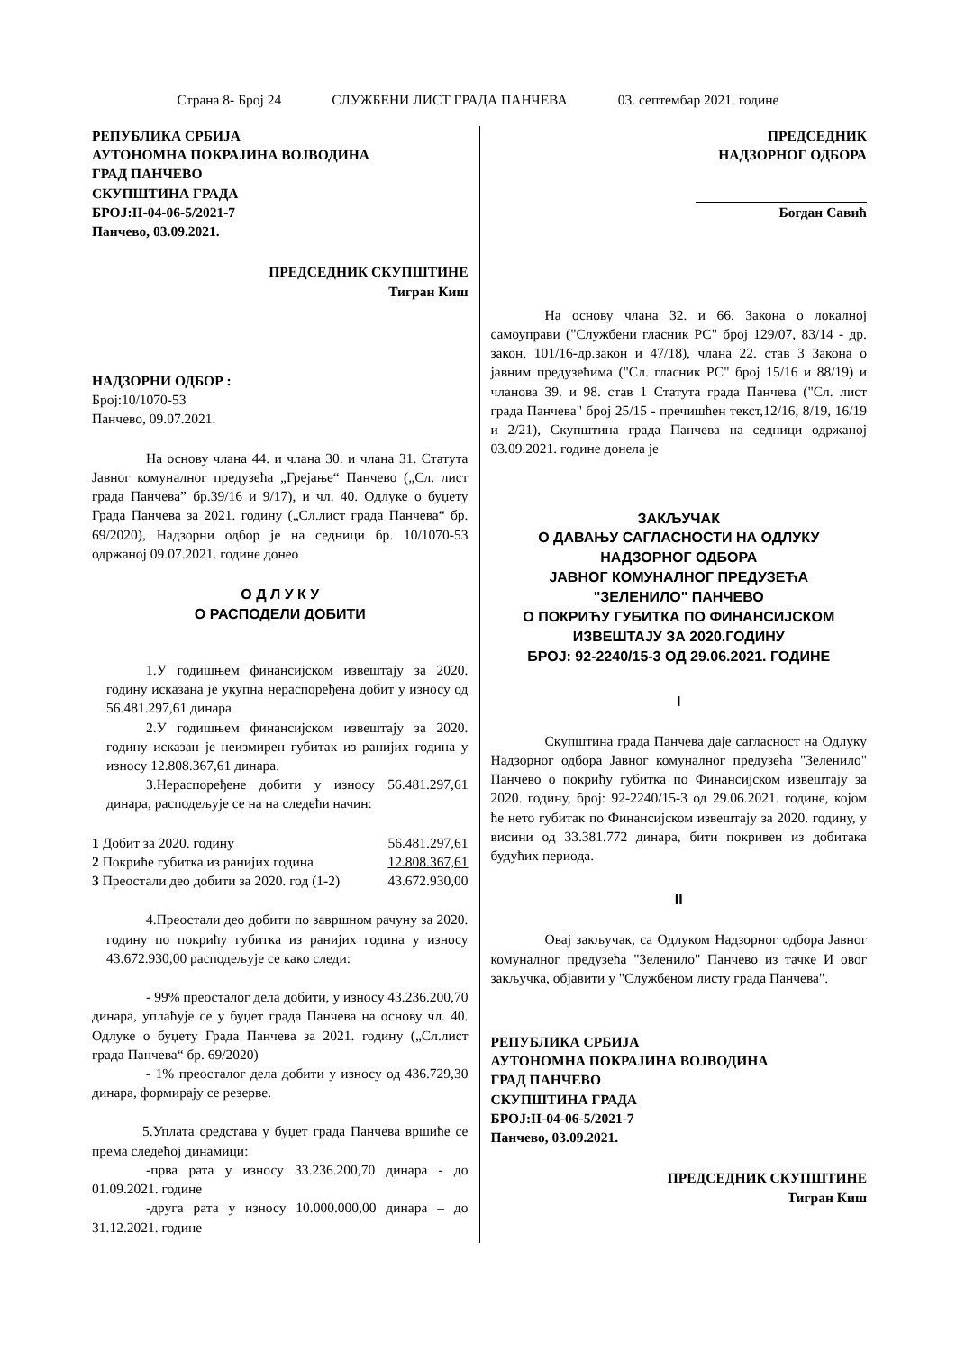Страна 8- Број 24 СЛУЖБЕНИ ЛИСТ ГРАДА ПАНЧЕВА 03. септембар 2021. године
РЕПУБЛИКА СРБИЈА
АУТОНОМНА ПОКРАЈИНА ВОЈВОДИНА
ГРАД ПАНЧЕВО
СКУПШТИНА ГРАДА
БРОЈ:II-04-06-5/2021-7
Панчево, 03.09.2021.
ПРЕДСЕДНИК СКУПШТИНЕ
Тигран Киш
НАДЗОРНИ ОДБОР :
Број:10/1070-53
Панчево, 09.07.2021.
На основу члана 44. и члана 30. и члана 31. Статута Јавног комуналног предузећа „Грејање“ Панчево („Сл. лист града Панчева” бр.39/16 и 9/17), и чл. 40. Одлуке о буџету Града Панчева за 2021. годину („Сл.лист града Панчева“ бр. 69/2020), Надзорни одбор је на седници бр. 10/1070-53 одржаној 09.07.2021. године донео
О Д Л У К У
О РАСПОДЕЛИ ДОБИТИ
1.У годишњем финансијском извештају за 2020. годину исказана је укупна нераспоређена добит у износу од 56.481.297,61 динара
2.У годишњем финансијском извештају за 2020. годину исказан је неизмирен губитак из ранијих година у износу 12.808.367,61 динара.
3.Нераспоређене добити у износу 56.481.297,61 динара, расподељује се на на следећи начин:
| 1 Добит за 2020. годину | 56.481.297,61 |
| 2 Покриће губитка из ранијих година | 12.808.367,61 |
| 3 Преостали део добити за 2020. год (1-2) | 43.672.930,00 |
4.Преостали део добити по завршном рачуну за 2020. годину по покрићу губитка из ранијих година у износу 43.672.930,00 расподељује се како следи:
- 99% преосталог дела добити, у износу 43.236.200,70 динара, уплаћује се у буџет града Панчева на основу чл. 40. Одлуке о буџету Града Панчева за 2021. годину („Сл.лист града Панчева“ бр. 69/2020)
- 1% преосталог дела добити у износу од 436.729,30 динара, формирају се резерве.
5.Уплата средстава у буџет града Панчева вршиће се према следећој динамици:
-прва рата у износу 33.236.200,70 динара - до 01.09.2021. године
-друга рата у износу 10.000.000,00 динара – до 31.12.2021. године
ПРЕДСЕДНИК
НАДЗОРНОГ ОДБОРА
Богдан Савић
На основу члана 32. и 66. Закона о локалној самоуправи ("Службени гласник РС" број 129/07, 83/14 - др. закон, 101/16-др.закон и 47/18), члана 22. став 3 Закона о јавним предузећима ("Сл. гласник РС" број 15/16 и 88/19) и чланова 39. и 98. став 1 Статута града Панчева ("Сл. лист града Панчева" број 25/15 - пречишћен текст,12/16, 8/19, 16/19 и 2/21), Скупштина града Панчева на седници одржаној 03.09.2021. године донела је
ЗАКЉУЧАК
О ДАВАЊУ САГЛАСНОСТИ НА ОДЛУКУ
НАДЗОРНОГ ОДБОРА
ЈАВНОГ КОМУНАЛНОГ ПРЕДУЗЕЋА
"ЗЕЛЕНИЛО" ПАНЧЕВО
О ПОКРИЋУ ГУБИТКА ПО ФИНАНСИЈСКОМ
ИЗВЕШТАЈУ ЗА 2020.ГОДИНУ
БРОЈ: 92-2240/15-3 ОД 29.06.2021. ГОДИНЕ
I
Скупштина града Панчева даје сагласност на Одлуку Надзорног одбора Јавног комуналног предузећа "Зеленило" Панчево о покрићу губитка по Финансијском извештају за 2020. годину, број: 92-2240/15-3 од 29.06.2021. године, којом ће нето губитак по Финансијском извештају за 2020. годину, у висини од 33.381.772 динара, бити покривен из добитака будућих периода.
II
Овај закључак, са Одлуком Надзорног одбора Јавног комуналног предузећа "Зеленило" Панчево из тачке И овог закључка, објавити у "Службеном листу града Панчева".
РЕПУБЛИКА СРБИЈА
АУТОНОМНА ПОКРАЈИНА ВОЈВОДИНА
ГРАД ПАНЧЕВО
СКУПШТИНА ГРАДА
БРОЈ:II-04-06-5/2021-7
Панчево, 03.09.2021.
ПРЕДСЕДНИК СКУПШТИНЕ
Тигран Киш